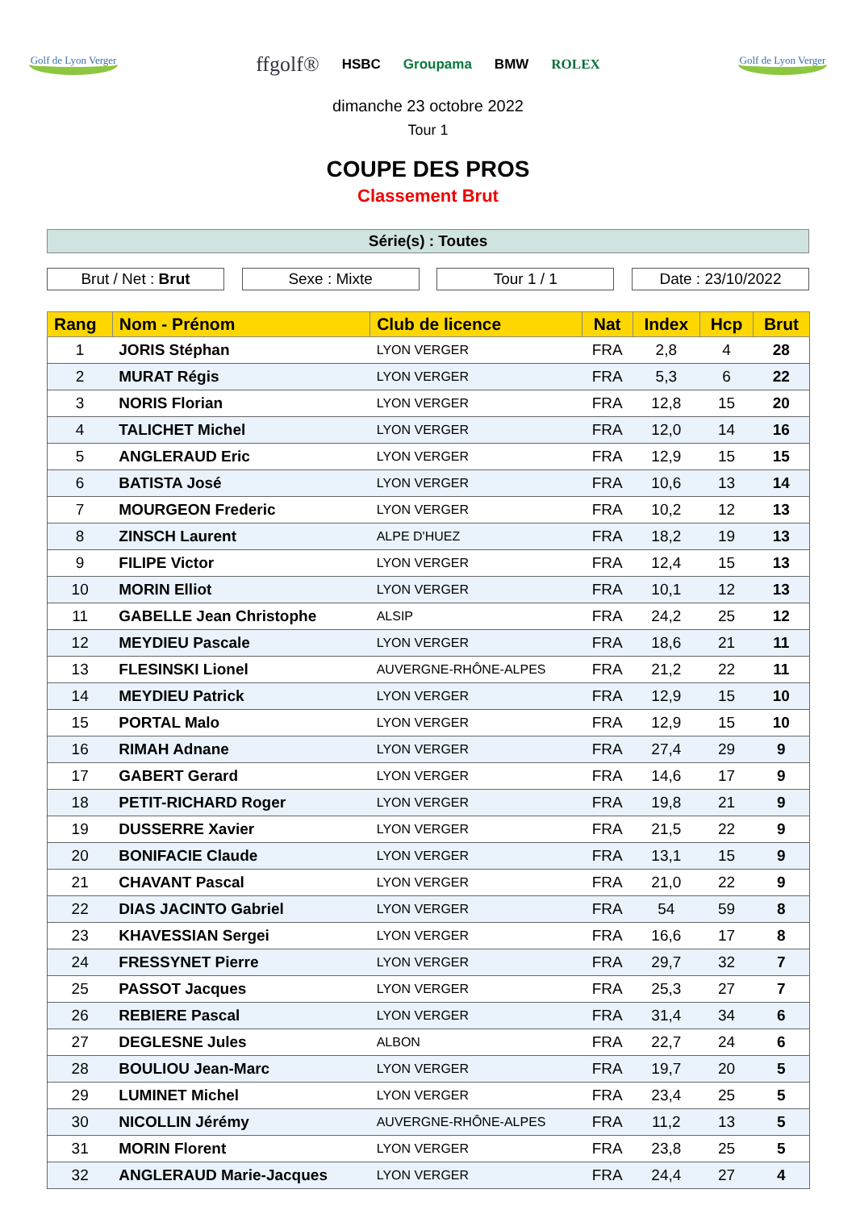Golf de Lyon Verger
ffgolf® HSBC Groupama BMW ROLEX
Golf de Lyon Verger
dimanche 23 octobre 2022
Tour 1
COUPE DES PROS
Classement Brut
Série(s) : Toutes
Brut / Net : Brut Sexe : Mixte Tour 1 / 1 Date : 23/10/2022
| Rang | Nom - Prénom | Club de licence | Nat | Index | Hcp | Brut |
| --- | --- | --- | --- | --- | --- | --- |
| 1 | JORIS Stéphan | LYON VERGER | FRA | 2,8 | 4 | 28 |
| 2 | MURAT Régis | LYON VERGER | FRA | 5,3 | 6 | 22 |
| 3 | NORIS Florian | LYON VERGER | FRA | 12,8 | 15 | 20 |
| 4 | TALICHET Michel | LYON VERGER | FRA | 12,0 | 14 | 16 |
| 5 | ANGLERAUD Eric | LYON VERGER | FRA | 12,9 | 15 | 15 |
| 6 | BATISTA José | LYON VERGER | FRA | 10,6 | 13 | 14 |
| 7 | MOURGEON Frederic | LYON VERGER | FRA | 10,2 | 12 | 13 |
| 8 | ZINSCH Laurent | ALPE D'HUEZ | FRA | 18,2 | 19 | 13 |
| 9 | FILIPE Victor | LYON VERGER | FRA | 12,4 | 15 | 13 |
| 10 | MORIN Elliot | LYON VERGER | FRA | 10,1 | 12 | 13 |
| 11 | GABELLE Jean Christophe | ALSIP | FRA | 24,2 | 25 | 12 |
| 12 | MEYDIEU Pascale | LYON VERGER | FRA | 18,6 | 21 | 11 |
| 13 | FLESINSKI Lionel | AUVERGNE-RHÔNE-ALPES | FRA | 21,2 | 22 | 11 |
| 14 | MEYDIEU Patrick | LYON VERGER | FRA | 12,9 | 15 | 10 |
| 15 | PORTAL Malo | LYON VERGER | FRA | 12,9 | 15 | 10 |
| 16 | RIMAH Adnane | LYON VERGER | FRA | 27,4 | 29 | 9 |
| 17 | GABERT Gerard | LYON VERGER | FRA | 14,6 | 17 | 9 |
| 18 | PETIT-RICHARD Roger | LYON VERGER | FRA | 19,8 | 21 | 9 |
| 19 | DUSSERRE Xavier | LYON VERGER | FRA | 21,5 | 22 | 9 |
| 20 | BONIFACIE Claude | LYON VERGER | FRA | 13,1 | 15 | 9 |
| 21 | CHAVANT Pascal | LYON VERGER | FRA | 21,0 | 22 | 9 |
| 22 | DIAS JACINTO Gabriel | LYON VERGER | FRA | 54 | 59 | 8 |
| 23 | KHAVESSIAN Sergei | LYON VERGER | FRA | 16,6 | 17 | 8 |
| 24 | FRESSYNET Pierre | LYON VERGER | FRA | 29,7 | 32 | 7 |
| 25 | PASSOT Jacques | LYON VERGER | FRA | 25,3 | 27 | 7 |
| 26 | REBIERE Pascal | LYON VERGER | FRA | 31,4 | 34 | 6 |
| 27 | DEGLESNE Jules | ALBON | FRA | 22,7 | 24 | 6 |
| 28 | BOULIOU Jean-Marc | LYON VERGER | FRA | 19,7 | 20 | 5 |
| 29 | LUMINET Michel | LYON VERGER | FRA | 23,4 | 25 | 5 |
| 30 | NICOLLIN Jérémy | AUVERGNE-RHÔNE-ALPES | FRA | 11,2 | 13 | 5 |
| 31 | MORIN Florent | LYON VERGER | FRA | 23,8 | 25 | 5 |
| 32 | ANGLERAUD Marie-Jacques | LYON VERGER | FRA | 24,4 | 27 | 4 |